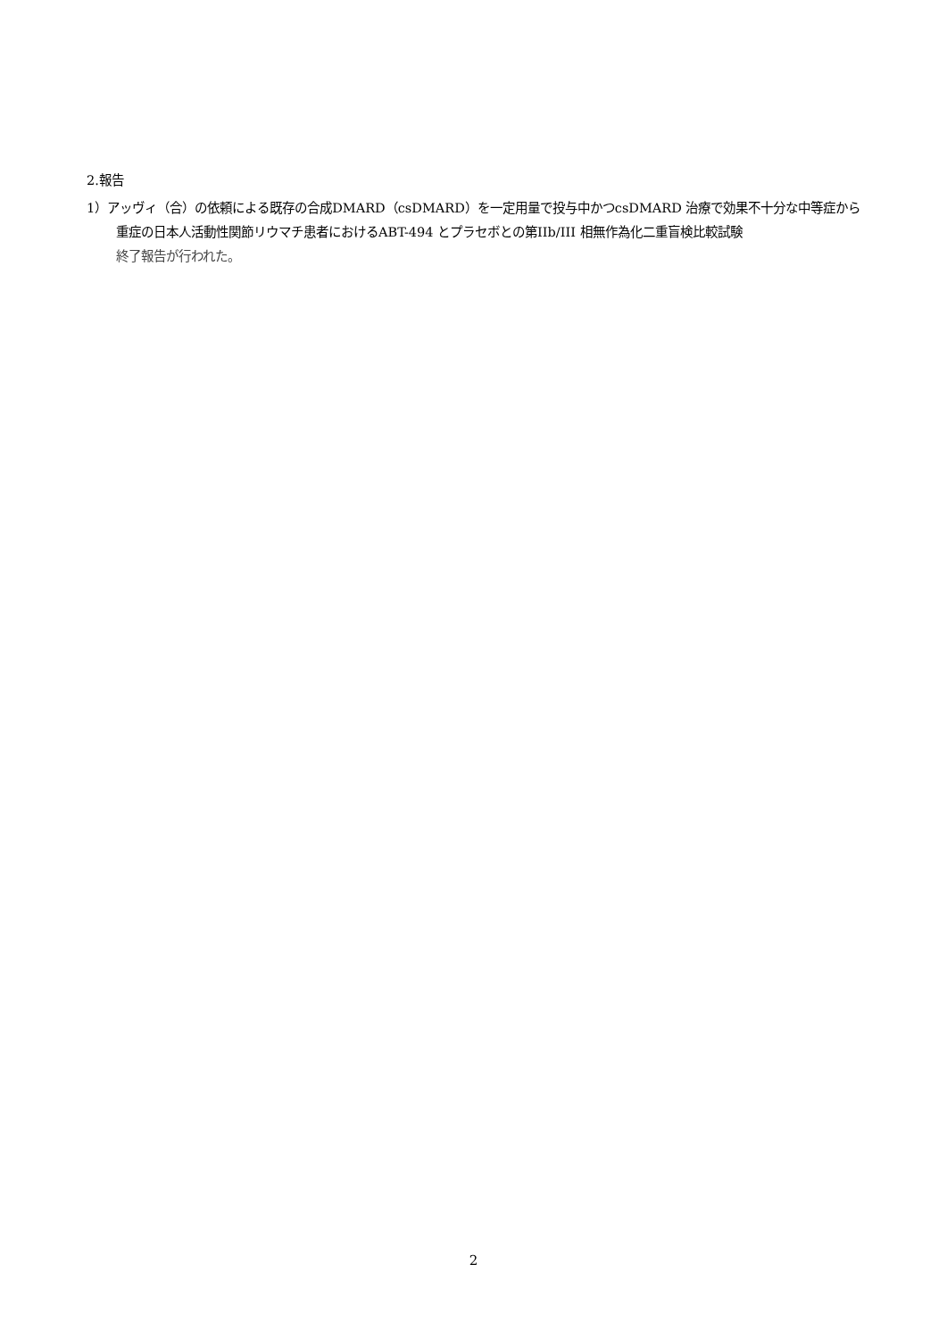2.報告
1）アッヴィ（合）の依頼による既存の合成DMARD（csDMARD）を一定用量で投与中かつcsDMARD 治療で効果不十分な中等症から重症の日本人活動性関節リウマチ患者におけるABT-494 とプラセボとの第IIb/III 相無作為化二重盲検比較試験
終了報告が行われた。
2